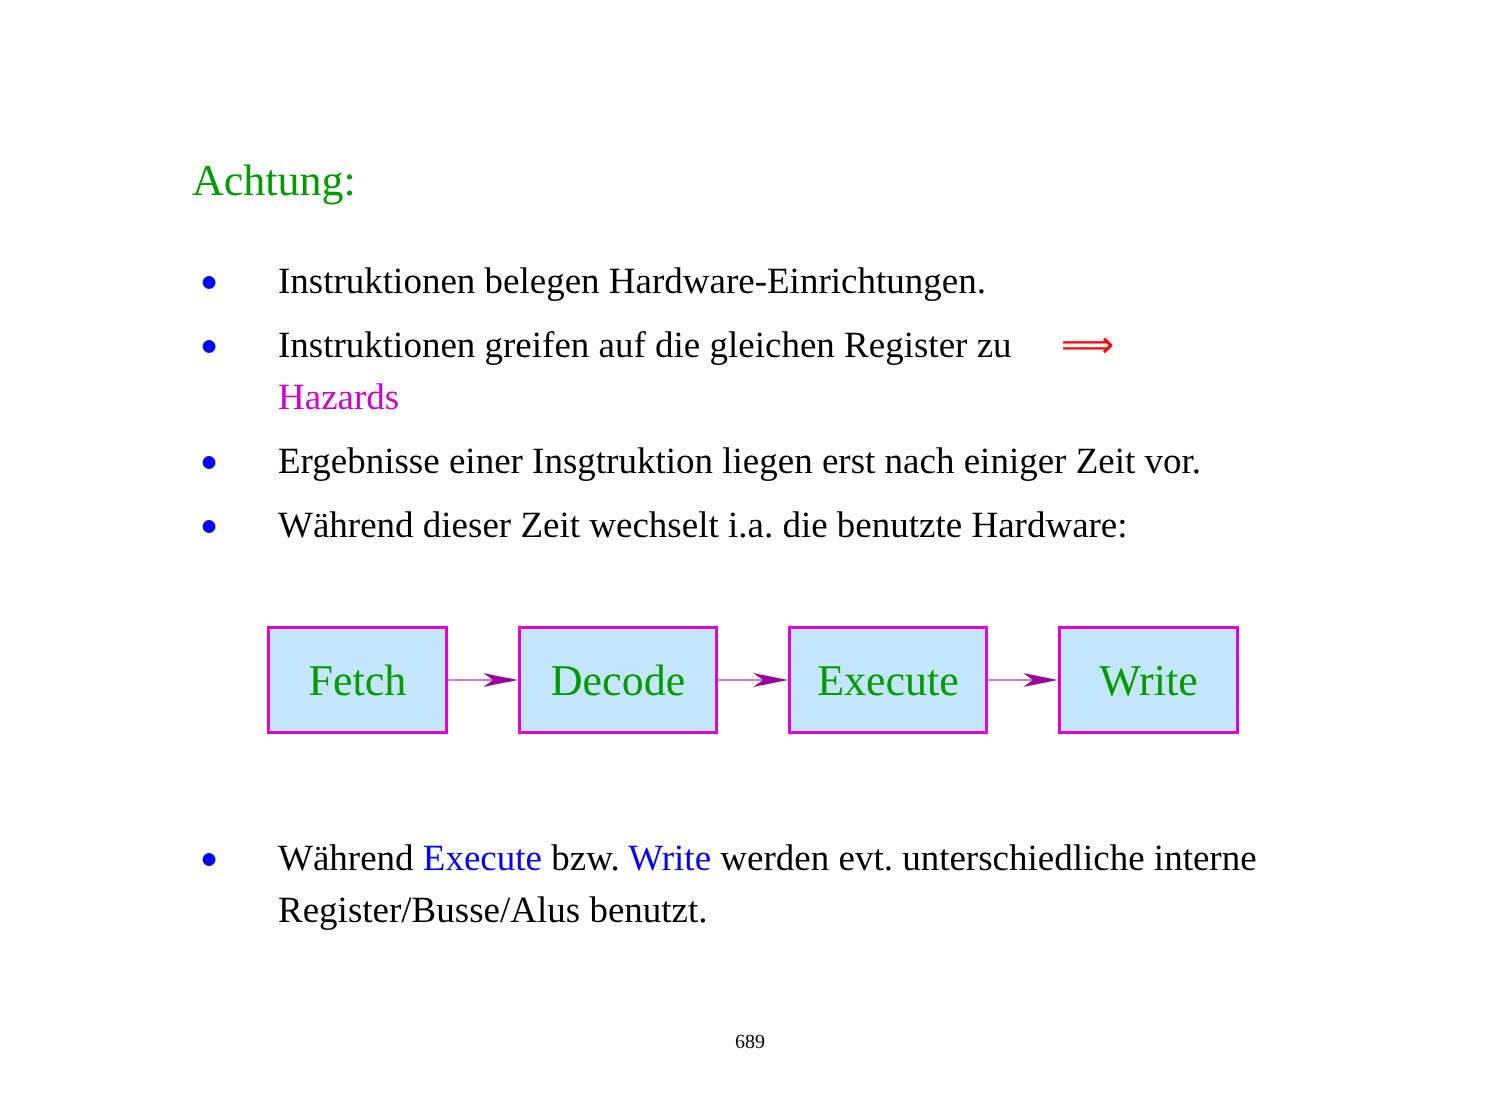Achtung:
● Instruktionen belegen Hardware-Einrichtungen.
● Instruktionen greifen auf die gleichen Register zu ⟹
Hazards
● Ergebnisse einer Insgtruktion liegen erst nach einiger Zeit vor.
● Während dieser Zeit wechselt i.a. die benutzte Hardware:
Fetch Decode Execute Write
● Während Execute bzw. Write werden evt. unterschiedliche interne Register/Busse/Alus benutzt.
689